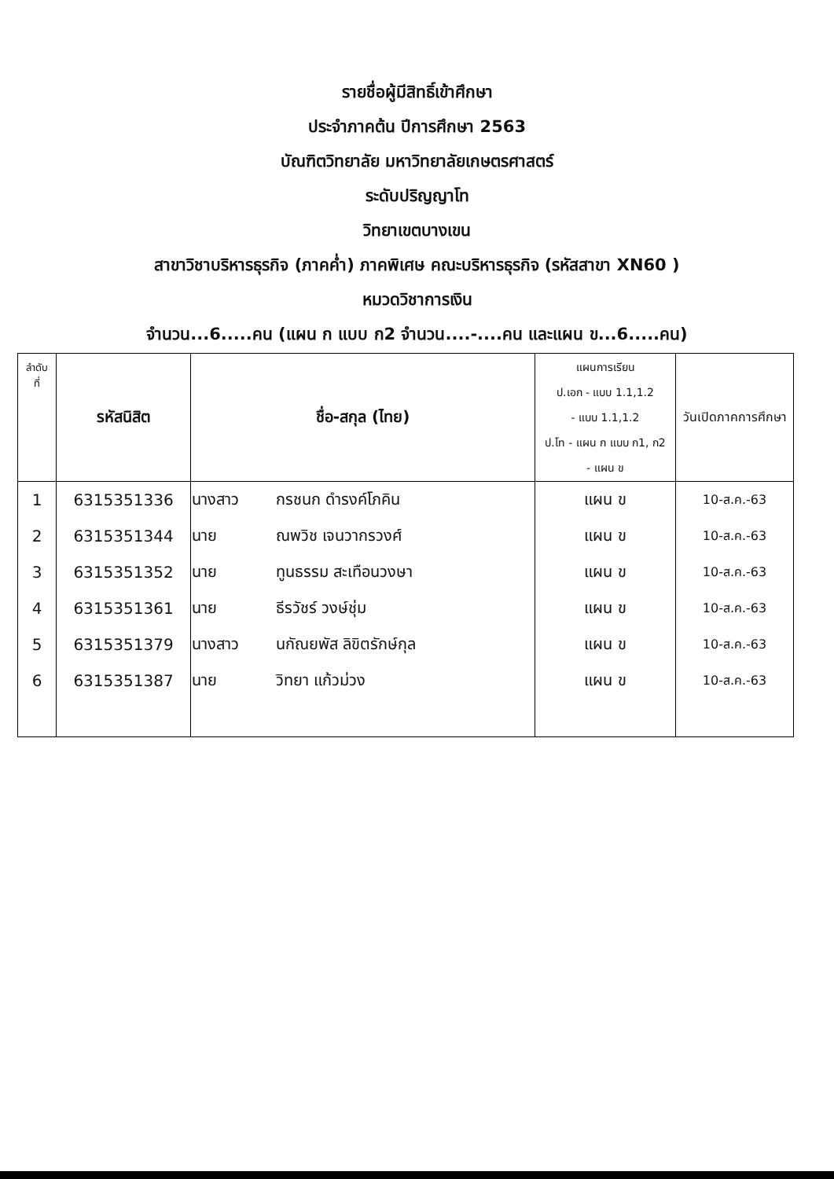รายชื่อผู้มีสิทธิ์เข้าศึกษา
ประจำภาคต้น ปีการศึกษา 2563
บัณฑิตวิทยาลัย มหาวิทยาลัยเกษตรศาสตร์
ระดับปริญญาโท
วิทยาเขตบางเขน
สาขาวิชาบริหารธุรกิจ (ภาคค่ำ) ภาคพิเศษ คณะบริหารธุรกิจ (รหัสสาขา XN60 )
หมวดวิชาการเงิน
จำนวน...6.....คน (แผน ก แบบ ก2 จำนวน....-....คน และแผน ข...6.....คน)
| ลำดับ ที่ | รหัสนิสิต | ชื่อ-สกุล (ไทย) | | แผนการเรียน ป.เอก - แบบ 1.1,1.2 - แบบ 1.1,1.2 ป.โท - แผน ก แบบ ก1, ก2 - แผน ข | วันเปิดภาคการศึกษา |
| --- | --- | --- | --- | --- | --- |
| 1 | 6315351336 | นางสาว | กรชนก ดำรงค์โภคิน | แผน ข | 10-ส.ค.-63 |
| 2 | 6315351344 | นาย | ณพวิช เจนวากรวงศ์ | แผน ข | 10-ส.ค.-63 |
| 3 | 6315351352 | นาย | ทูนธรรม สะเทือนวงษา | แผน ข | 10-ส.ค.-63 |
| 4 | 6315351361 | นาย | ธีรวัชร์ วงษ์ชุ่ม | แผน ข | 10-ส.ค.-63 |
| 5 | 6315351379 | นางสาว | นกัณยพัส ลิขิตรักษ์กุล | แผน ข | 10-ส.ค.-63 |
| 6 | 6315351387 | นาย | วิทยา แก้วม่วง | แผน ข | 10-ส.ค.-63 |